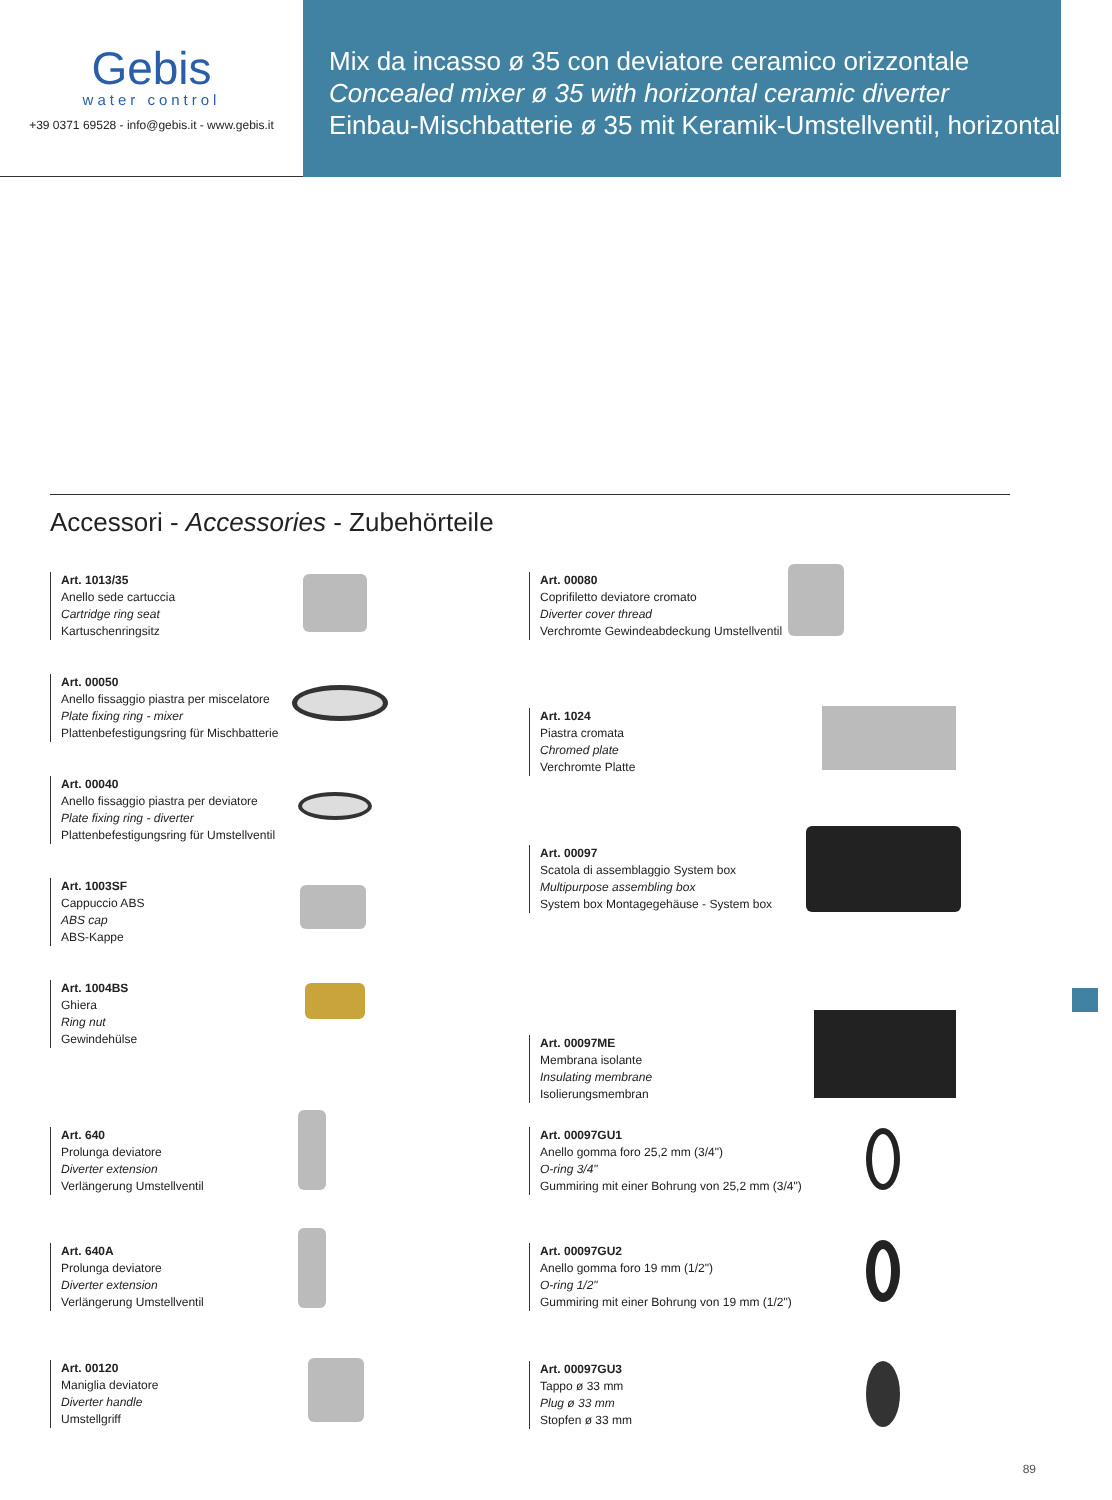Gebis
water control
+39 0371 69528 - info@gebis.it - www.gebis.it
Mix da incasso ø 35 con deviatore ceramico orizzontale
Concealed mixer ø 35 with horizontal ceramic diverter
Einbau-Mischbatterie ø 35 mit Keramik-Umstellventil, horizontal
Accessori - Accessories - Zubehörteile
Art. 1013/35
Anello sede cartuccia
Cartridge ring seat
Kartuschenringsitz
Art. 00050
Anello fissaggio piastra per miscelatore
Plate fixing ring - mixer
Plattenbefestigungsring für Mischbatterie
Art. 00040
Anello fissaggio piastra per deviatore
Plate fixing ring - diverter
Plattenbefestigungsring für Umstellventil
Art. 1003SF
Cappuccio ABS
ABS cap
ABS-Kappe
Art. 1004BS
Ghiera
Ring nut
Gewindehülse
Art. 640
Prolunga deviatore
Diverter extension
Verlängerung Umstellventil
Art. 640A
Prolunga deviatore
Diverter extension
Verlängerung Umstellventil
Art. 00120
Maniglia deviatore
Diverter handle
Umstellgriff
Art. 00080
Coprifiletto deviatore cromato
Diverter cover thread
Verchromte Gewindeabdeckung Umstellventil
Art. 1024
Piastra cromata
Chromed plate
Verchromte Platte
Art. 00097
Scatola di assemblaggio System box
Multipurpose assembling box
System box Montagegehäuse - System box
Art. 00097ME
Membrana isolante
Insulating membrane
Isolierungsmembran
Art. 00097GU1
Anello gomma foro 25,2 mm (3/4")
O-ring 3/4"
Gummiring mit einer Bohrung von 25,2 mm (3/4")
Art. 00097GU2
Anello gomma foro 19 mm (1/2")
O-ring 1/2"
Gummiring mit einer Bohrung von 19 mm (1/2")
Art. 00097GU3
Tappo ø 33 mm
Plug ø 33 mm
Stopfen ø 33 mm
89